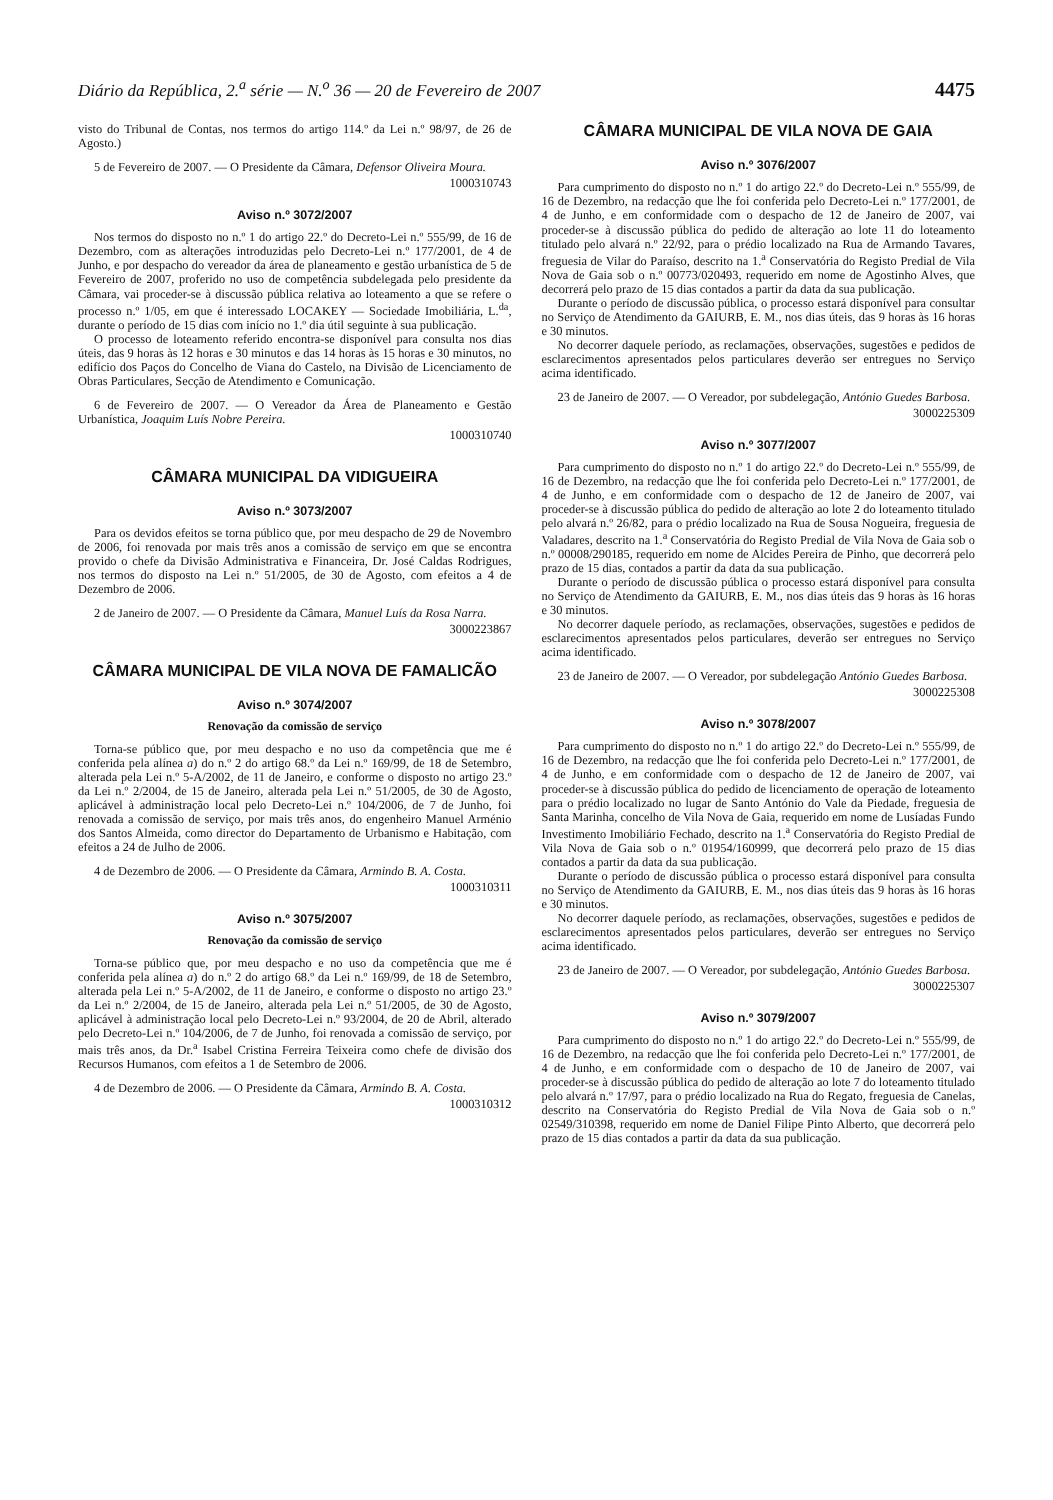Diário da República, 2.<sup>a</sup> série — N.<sup>o</sup> 36 — 20 de Fevereiro de 2007 4475
visto do Tribunal de Contas, nos termos do artigo 114.º da Lei n.º 98/97, de 26 de Agosto.)
5 de Fevereiro de 2007. — O Presidente da Câmara, Defensor Oliveira Moura.
1000310743
Aviso n.º 3072/2007
Nos termos do disposto no n.º 1 do artigo 22.º do Decreto-Lei n.º 555/99, de 16 de Dezembro, com as alterações introduzidas pelo Decreto-Lei n.º 177/2001, de 4 de Junho, e por despacho do vereador da área de planeamento e gestão urbanística de 5 de Fevereiro de 2007, proferido no uso de competência subdelegada pelo presidente da Câmara, vai proceder-se à discussão pública relativa ao loteamento a que se refere o processo n.º 1/05, em que é interessado LOCAKEY — Sociedade Imobiliária, L.<sup>da</sup>, durante o período de 15 dias com início no 1.º dia útil seguinte à sua publicação.
O processo de loteamento referido encontra-se disponível para consulta nos dias úteis, das 9 horas às 12 horas e 30 minutos e das 14 horas às 15 horas e 30 minutos, no edifício dos Paços do Concelho de Viana do Castelo, na Divisão de Licenciamento de Obras Particulares, Secção de Atendimento e Comunicação.
6 de Fevereiro de 2007. — O Vereador da Área de Planeamento e Gestão Urbanística, Joaquim Luís Nobre Pereira.
1000310740
CÂMARA MUNICIPAL DA VIDIGUEIRA
Aviso n.º 3073/2007
Para os devidos efeitos se torna público que, por meu despacho de 29 de Novembro de 2006, foi renovada por mais três anos a comissão de serviço em que se encontra provido o chefe da Divisão Administrativa e Financeira, Dr. José Caldas Rodrigues, nos termos do disposto na Lei n.º 51/2005, de 30 de Agosto, com efeitos a 4 de Dezembro de 2006.
2 de Janeiro de 2007. — O Presidente da Câmara, Manuel Luís da Rosa Narra.
3000223867
CÂMARA MUNICIPAL DE VILA NOVA DE FAMALICÃO
Aviso n.º 3074/2007
Renovação da comissão de serviço
Torna-se público que, por meu despacho e no uso da competência que me é conferida pela alínea a) do n.º 2 do artigo 68.º da Lei n.º 169/99, de 18 de Setembro, alterada pela Lei n.º 5-A/2002, de 11 de Janeiro, e conforme o disposto no artigo 23.º da Lei n.º 2/2004, de 15 de Janeiro, alterada pela Lei n.º 51/2005, de 30 de Agosto, aplicável à administração local pelo Decreto-Lei n.º 104/2006, de 7 de Junho, foi renovada a comissão de serviço, por mais três anos, do engenheiro Manuel Arménio dos Santos Almeida, como director do Departamento de Urbanismo e Habitação, com efeitos a 24 de Julho de 2006.
4 de Dezembro de 2006. — O Presidente da Câmara, Armindo B. A. Costa.
1000310311
Aviso n.º 3075/2007
Renovação da comissão de serviço
Torna-se público que, por meu despacho e no uso da competência que me é conferida pela alínea a) do n.º 2 do artigo 68.º da Lei n.º 169/99, de 18 de Setembro, alterada pela Lei n.º 5-A/2002, de 11 de Janeiro, e conforme o disposto no artigo 23.º da Lei n.º 2/2004, de 15 de Janeiro, alterada pela Lei n.º 51/2005, de 30 de Agosto, aplicável à administração local pelo Decreto-Lei n.º 93/2004, de 20 de Abril, alterado pelo Decreto-Lei n.º 104/2006, de 7 de Junho, foi renovada a comissão de serviço, por mais três anos, da Dr.<sup>a</sup> Isabel Cristina Ferreira Teixeira como chefe de divisão dos Recursos Humanos, com efeitos a 1 de Setembro de 2006.
4 de Dezembro de 2006. — O Presidente da Câmara, Armindo B. A. Costa.
1000310312
CÂMARA MUNICIPAL DE VILA NOVA DE GAIA
Aviso n.º 3076/2007
Para cumprimento do disposto no n.º 1 do artigo 22.º do Decreto-Lei n.º 555/99, de 16 de Dezembro, na redacção que lhe foi conferida pelo Decreto-Lei n.º 177/2001, de 4 de Junho, e em conformidade com o despacho de 12 de Janeiro de 2007, vai proceder-se à discussão pública do pedido de alteração ao lote 11 do loteamento titulado pelo alvará n.º 22/92, para o prédio localizado na Rua de Armando Tavares, freguesia de Vilar do Paraíso, descrito na 1.<sup>a</sup> Conservatória do Registo Predial de Vila Nova de Gaia sob o n.º 00773/020493, requerido em nome de Agostinho Alves, que decorrerá pelo prazo de 15 dias contados a partir da data da sua publicação.
Durante o período de discussão pública, o processo estará disponível para consultar no Serviço de Atendimento da GAIURB, E. M., nos dias úteis, das 9 horas às 16 horas e 30 minutos.
No decorrer daquele período, as reclamações, observações, sugestões e pedidos de esclarecimentos apresentados pelos particulares deverão ser entregues no Serviço acima identificado.
23 de Janeiro de 2007. — O Vereador, por subdelegação, António Guedes Barbosa.
3000225309
Aviso n.º 3077/2007
Para cumprimento do disposto no n.º 1 do artigo 22.º do Decreto-Lei n.º 555/99, de 16 de Dezembro, na redacção que lhe foi conferida pelo Decreto-Lei n.º 177/2001, de 4 de Junho, e em conformidade com o despacho de 12 de Janeiro de 2007, vai proceder-se à discussão pública do pedido de alteração ao lote 2 do loteamento titulado pelo alvará n.º 26/82, para o prédio localizado na Rua de Sousa Nogueira, freguesia de Valadares, descrito na 1.<sup>a</sup> Conservatória do Registo Predial de Vila Nova de Gaia sob o n.º 00008/290185, requerido em nome de Alcides Pereira de Pinho, que decorrerá pelo prazo de 15 dias, contados a partir da data da sua publicação.
Durante o período de discussão pública o processo estará disponível para consulta no Serviço de Atendimento da GAIURB, E. M., nos dias úteis das 9 horas às 16 horas e 30 minutos.
No decorrer daquele período, as reclamações, observações, sugestões e pedidos de esclarecimentos apresentados pelos particulares, deverão ser entregues no Serviço acima identificado.
23 de Janeiro de 2007. — O Vereador, por subdelegação António Guedes Barbosa.
3000225308
Aviso n.º 3078/2007
Para cumprimento do disposto no n.º 1 do artigo 22.º do Decreto-Lei n.º 555/99, de 16 de Dezembro, na redacção que lhe foi conferida pelo Decreto-Lei n.º 177/2001, de 4 de Junho, e em conformidade com o despacho de 12 de Janeiro de 2007, vai proceder-se à discussão pública do pedido de licenciamento de operação de loteamento para o prédio localizado no lugar de Santo António do Vale da Piedade, freguesia de Santa Marinha, concelho de Vila Nova de Gaia, requerido em nome de Lusíadas Fundo Investimento Imobiliário Fechado, descrito na 1.<sup>a</sup> Conservatória do Registo Predial de Vila Nova de Gaia sob o n.º 01954/160999, que decorrerá pelo prazo de 15 dias contados a partir da data da sua publicação.
Durante o período de discussão pública o processo estará disponível para consulta no Serviço de Atendimento da GAIURB, E. M., nos dias úteis das 9 horas às 16 horas e 30 minutos.
No decorrer daquele período, as reclamações, observações, sugestões e pedidos de esclarecimentos apresentados pelos particulares, deverão ser entregues no Serviço acima identificado.
23 de Janeiro de 2007. — O Vereador, por subdelegação, António Guedes Barbosa.
3000225307
Aviso n.º 3079/2007
Para cumprimento do disposto no n.º 1 do artigo 22.º do Decreto-Lei n.º 555/99, de 16 de Dezembro, na redacção que lhe foi conferida pelo Decreto-Lei n.º 177/2001, de 4 de Junho, e em conformidade com o despacho de 10 de Janeiro de 2007, vai proceder-se à discussão pública do pedido de alteração ao lote 7 do loteamento titulado pelo alvará n.º 17/97, para o prédio localizado na Rua do Regato, freguesia de Canelas, descrito na Conservatória do Registo Predial de Vila Nova de Gaia sob o n.º 02549/310398, requerido em nome de Daniel Filipe Pinto Alberto, que decorrerá pelo prazo de 15 dias contados a partir da data da sua publicação.